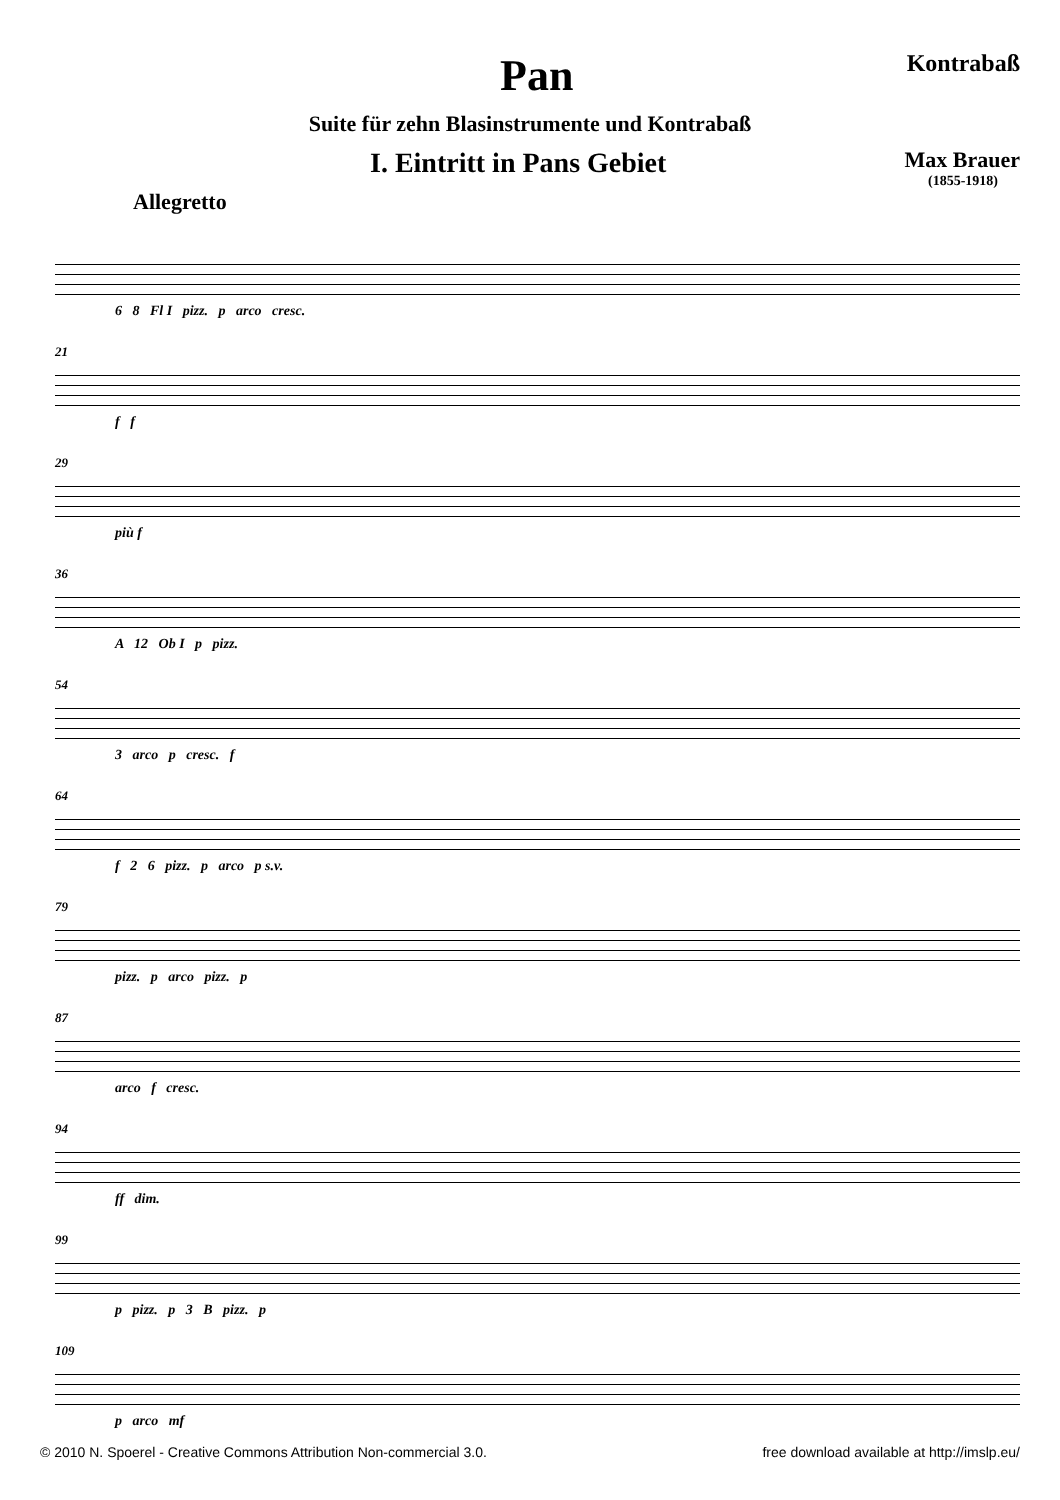Pan
Kontrabaß
Suite für zehn Blasinstrumente und Kontrabaß
I. Eintritt in Pans Gebiet
Max Brauer
(1855-1918)
Allegretto
6 8 Fl I pizz. p arco cresc.
21
f f
29
più f
36
A 12 Ob I p pizz.
54
3 arco p cresc. f
64
f 2 6 pizz. p arco p s.v.
79
pizz. p arco pizz. p
87
arco f cresc.
94
ff dim.
99
p pizz. p 3 B pizz. p
109
p arco mf
© 2010 N. Spoerel - Creative Commons Attribution Non-commercial 3.0. free download available at http://imslp.eu/